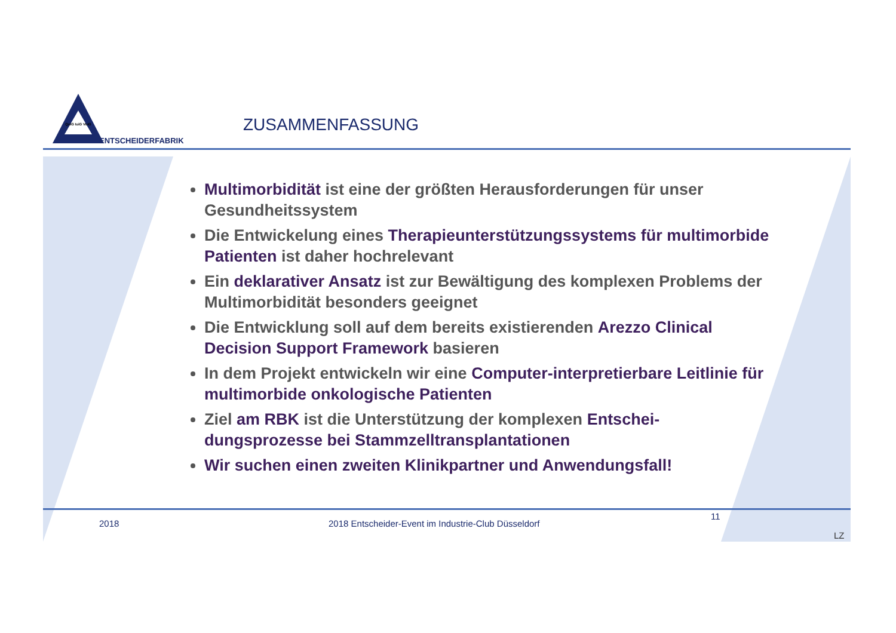QuiG IuiG VuiG
ENTSCHEIDERFABRIK
ZUSAMMENFASSUNG
Multimorbidität ist eine der größten Herausforderungen für unser Gesundheitssystem
Die Entwickelung eines Therapieunterstützungssystems für multimorbide Patienten ist daher hochrelevant
Ein deklarativer Ansatz ist zur Bewältigung des komplexen Problems der Multimorbidität besonders geeignet
Die Entwicklung soll auf dem bereits existierenden Arezzo Clinical Decision Support Framework basieren
In dem Projekt entwickeln wir eine Computer-interpretierbare Leitlinie für multimorbide onkologische Patienten
Ziel am RBK ist die Unterstützung der komplexen Entschei-dungsprozesse bei Stammzelltransplantationen
Wir suchen einen zweiten Klinikpartner und Anwendungsfall!
2018
2018 Entscheider-Event im Industrie-Club Düsseldorf
11
LZ